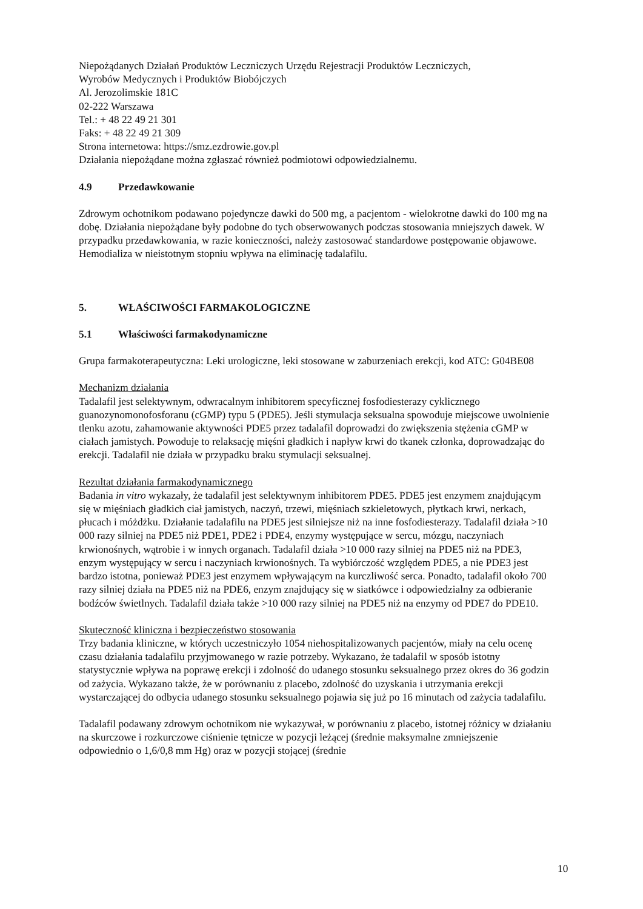Niepożądanych Działań Produktów Leczniczych Urzędu Rejestracji Produktów Leczniczych,
Wyrobów Medycznych i Produktów Biobójczych
Al. Jerozolimskie 181C
02-222 Warszawa
Tel.: + 48 22 49 21 301
Faks: + 48 22 49 21 309
Strona internetowa: https://smz.ezdrowie.gov.pl
Działania niepożądane można zgłaszać również podmiotowi odpowiedzialnemu.
4.9 Przedawkowanie
Zdrowym ochotnikom podawano pojedyncze dawki do 500 mg, a pacjentom - wielokrotne dawki do 100 mg na dobę. Działania niepożądane były podobne do tych obserwowanych podczas stosowania mniejszych dawek. W przypadku przedawkowania, w razie konieczności, należy zastosować standardowe postępowanie objawowe. Hemodializa w nieistotnym stopniu wpływa na eliminację tadalafilu.
5. WŁAŚCIWOŚCI FARMAKOLOGICZNE
5.1 Właściwości farmakodynamiczne
Grupa farmakoterapeutyczna: Leki urologiczne, leki stosowane w zaburzeniach erekcji, kod ATC: G04BE08
Mechanizm działania
Tadalafil jest selektywnym, odwracalnym inhibitorem specyficznej fosfodiesterazy cyklicznego guanozynomonofosforanu (cGMP) typu 5 (PDE5). Jeśli stymulacja seksualna spowoduje miejscowe uwolnienie tlenku azotu, zahamowanie aktywności PDE5 przez tadalafil doprowadzi do zwiększenia stężenia cGMP w ciałach jamistych. Powoduje to relaksację mięśni gładkich i napływ krwi do tkanek członka, doprowadzając do erekcji. Tadalafil nie działa w przypadku braku stymulacji seksualnej.
Rezultat działania farmakodynamicznego
Badania in vitro wykazały, że tadalafil jest selektywnym inhibitorem PDE5. PDE5 jest enzymem znajdującym się w mięśniach gładkich ciał jamistych, naczyń, trzewi, mięśniach szkieletowych, płytkach krwi, nerkach, płucach i móżdżku. Działanie tadalafilu na PDE5 jest silniejsze niż na inne fosfodiesterazy. Tadalafil działa >10 000 razy silniej na PDE5 niż PDE1, PDE2 i PDE4, enzymy występujące w sercu, mózgu, naczyniach krwionośnych, wątrobie i w innych organach. Tadalafil działa >10 000 razy silniej na PDE5 niż na PDE3, enzym występujący w sercu i naczyniach krwionośnych. Ta wybiórczość względem PDE5, a nie PDE3 jest bardzo istotna, ponieważ PDE3 jest enzymem wpływającym na kurczliwość serca. Ponadto, tadalafil około 700 razy silniej działa na PDE5 niż na PDE6, enzym znajdujący się w siatkówce i odpowiedzialny za odbieranie bodźców świetlnych. Tadalafil działa także >10 000 razy silniej na PDE5 niż na enzymy od PDE7 do PDE10.
Skuteczność kliniczna i bezpieczeństwo stosowania
Trzy badania kliniczne, w których uczestniczyło 1054 niehospitalizowanych pacjentów, miały na celu ocenę czasu działania tadalafilu przyjmowanego w razie potrzeby. Wykazano, że tadalafil w sposób istotny statystycznie wpływa na poprawę erekcji i zdolność do udanego stosunku seksualnego przez okres do 36 godzin od zażycia. Wykazano także, że w porównaniu z placebo, zdolność do uzyskania i utrzymania erekcji wystarczającej do odbycia udanego stosunku seksualnego pojawia się już po 16 minutach od zażycia tadalafilu.
Tadalafil podawany zdrowym ochotnikom nie wykazywał, w porównaniu z placebo, istotnej różnicy w działaniu na skurczowe i rozkurczowe ciśnienie tętnicze w pozycji leżącej (średnie maksymalne zmniejszenie odpowiednio o 1,6/0,8 mm Hg) oraz w pozycji stojącej (średnie
10